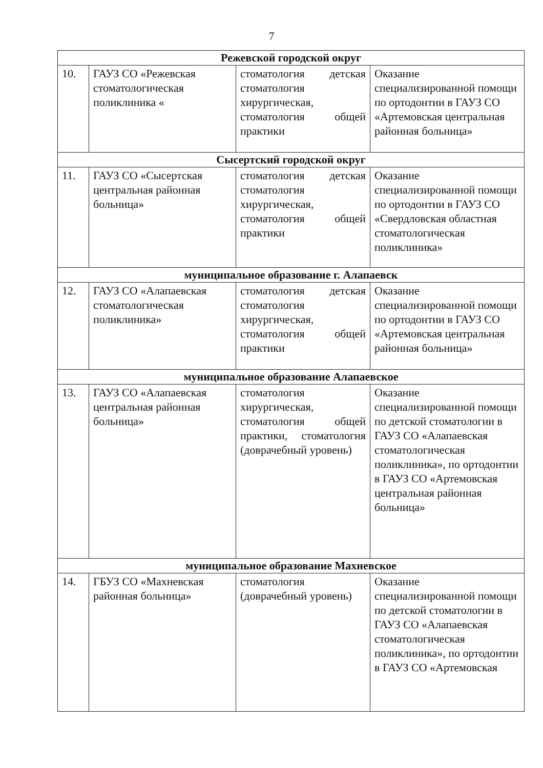7
| Режевской городской округ | | | |
| 10. | ГАУЗ СО «Режевская стоматологическая поликлиника « | стоматология детская стоматология хирургическая, стоматология общей практики | Оказание специализированной помощи по ортодонтии в ГАУЗ СО «Артемовская центральная районная больница» |
| Сысертский городской округ | | | |
| 11. | ГАУЗ СО «Сысертская центральная районная больница» | стоматология детская стоматология хирургическая, стоматология общей практики | Оказание специализированной помощи по ортодонтии в ГАУЗ СО «Свердловская областная стоматологическая поликлиника» |
| муниципальное образование г. Алапаевск | | | |
| 12. | ГАУЗ СО «Алапаевская стоматологическая поликлиника» | стоматология детская стоматология хирургическая, стоматология общей практики | Оказание специализированной помощи по ортодонтии в ГАУЗ СО «Артемовская центральная районная больница» |
| муниципальное образование Алапаевское | | | |
| 13. | ГАУЗ СО «Алапаевская центральная районная больница» | стоматология хирургическая, стоматология общей практики, стоматология (доврачебный уровень) | Оказание специализированной помощи по детской стоматологии в ГАУЗ СО «Алапаевская стоматологическая поликлиника», по ортодонтии в ГАУЗ СО «Артемовская центральная районная больница» |
| муниципальное образование Махневское | | | |
| 14. | ГБУЗ СО «Махневская районная больница» | стоматология (доврачебный уровень) | Оказание специализированной помощи по детской стоматологии в ГАУЗ СО «Алапаевская стоматологическая поликлиника», по ортодонтии в ГАУЗ СО «Артемовская |